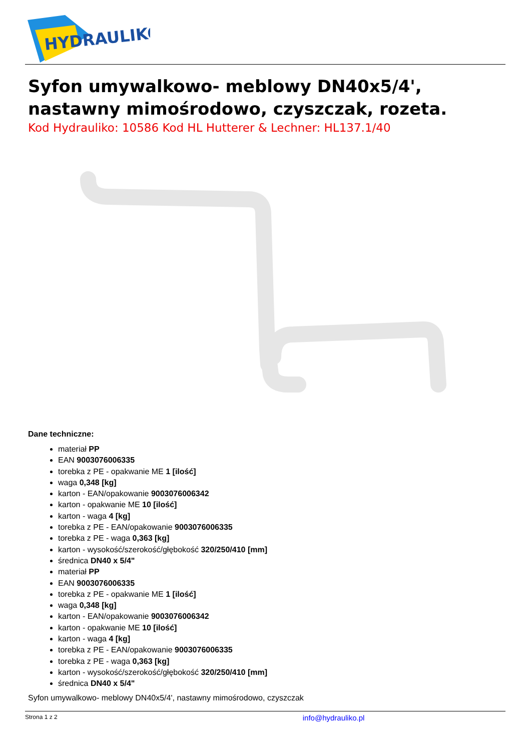HYDRAULIKO
Syfon umywalkowo- meblowy DN40x5/4',
nastawny mimośrodowo, czyszczak, rozeta.
Kod Hydrauliko: 10586 Kod HL Hutterer & Lechner: HL137.1/40
Dane techniczne:
materiał PP
EAN 9003076006335
torebka z PE - opakwanie ME 1 [ilość]
waga 0,348 [kg]
karton - EAN/opakowanie 9003076006342
karton - opakwanie ME 10 [ilość]
karton - waga 4 [kg]
torebka z PE - EAN/opakowanie 9003076006335
torebka z PE - waga 0,363 [kg]
karton - wysokość/szerokość/głębokość 320/250/410 [mm]
średnica DN40 x 5/4"
materiał PP
EAN 9003076006335
torebka z PE - opakwanie ME 1 [ilość]
waga 0,348 [kg]
karton - EAN/opakowanie 9003076006342
karton - opakwanie ME 10 [ilość]
karton - waga 4 [kg]
torebka z PE - EAN/opakowanie 9003076006335
torebka z PE - waga 0,363 [kg]
karton - wysokość/szerokość/głębokość 320/250/410 [mm]
średnica DN40 x 5/4"
Syfon umywalkowo- meblowy DN40x5/4', nastawny mimośrodowo, czyszczak
Strona 1 z 2 info@hydrauliko.pl